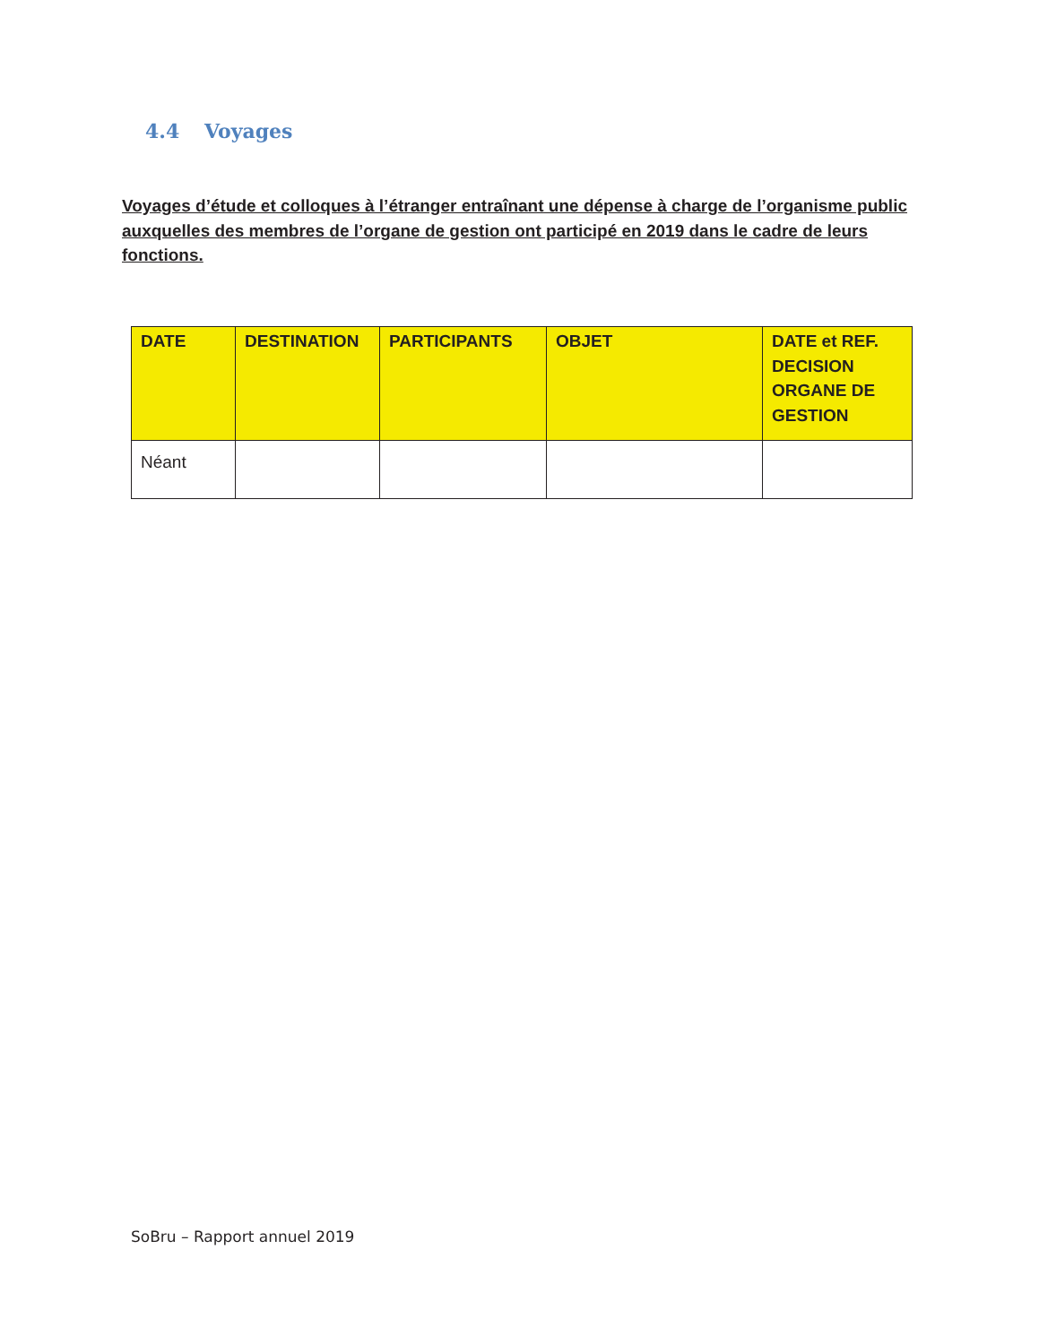4.4 Voyages
Voyages d’étude et colloques à l’étranger entraînant une dépense à charge de l’organisme public auxquelles des membres de l’organe de gestion ont participé en 2019 dans le cadre de leurs fonctions.
| DATE | DESTINATION | PARTICIPANTS | OBJET | DATE et REF. DECISION ORGANE DE GESTION |
| --- | --- | --- | --- | --- |
| Néant | | | | |
SoBru – Rapport annuel 2019